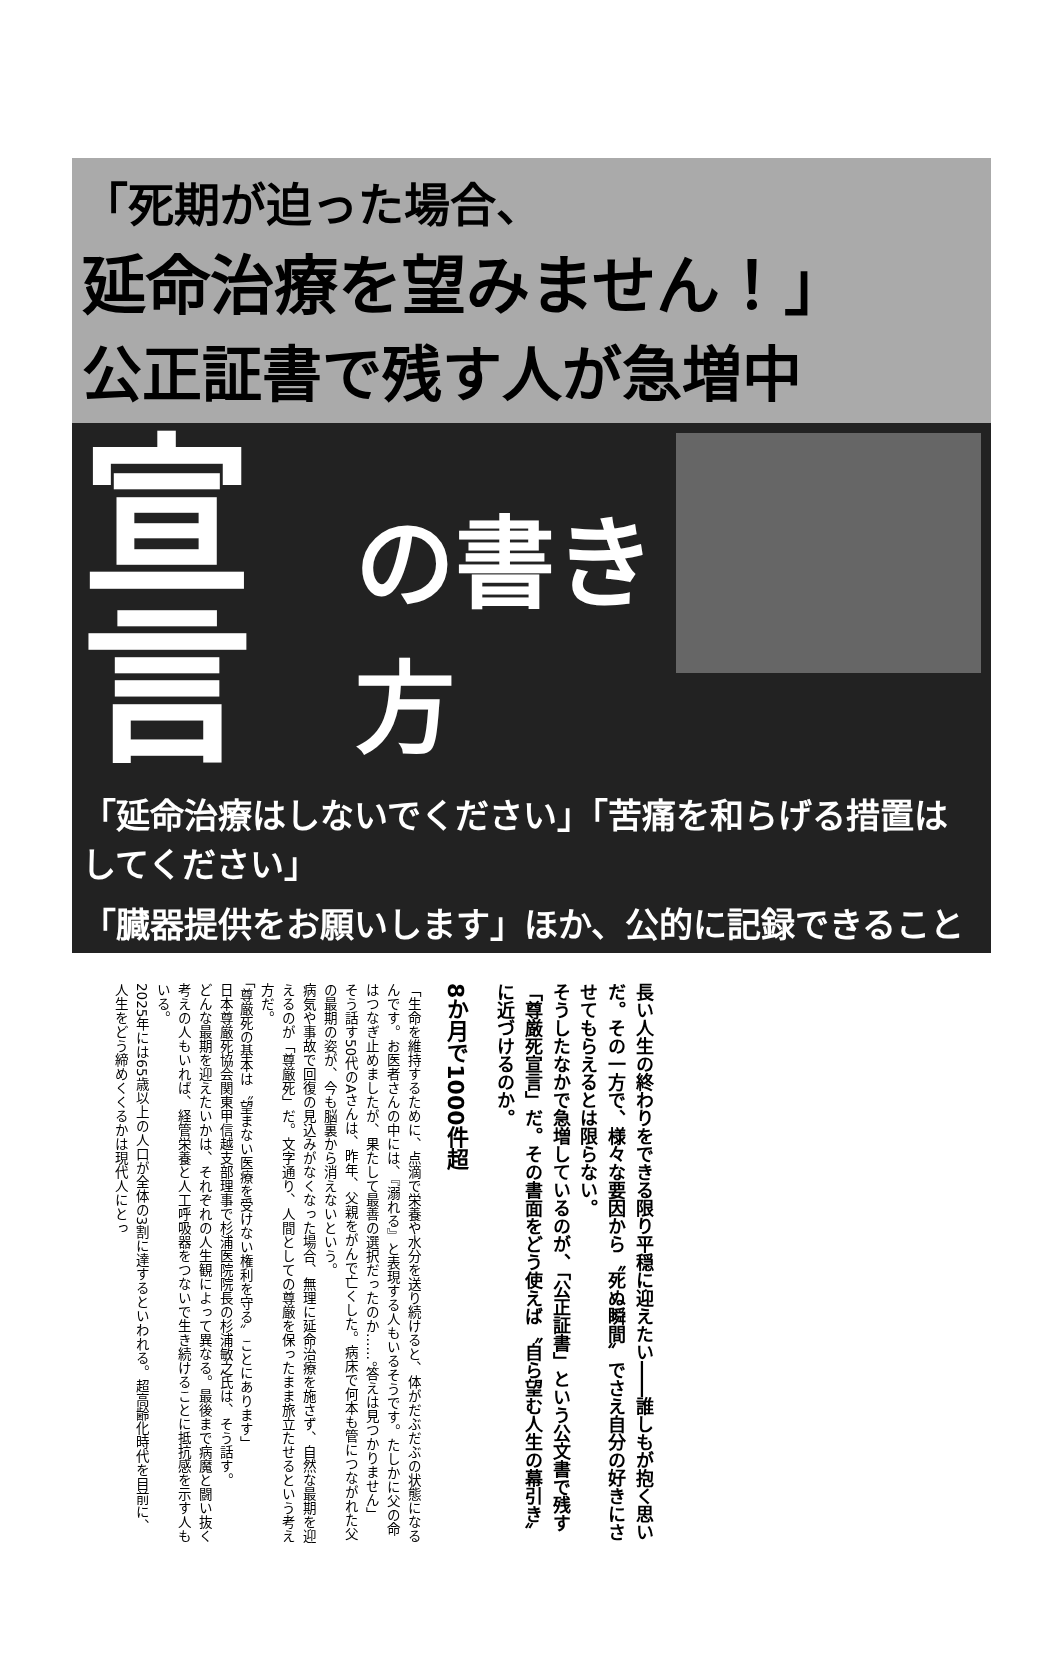「死期が迫った場合、
延命治療を望みません！」
公正証書で残す人が急増中
宣言 の書き方
「延命治療はしないでください」「苦痛を和らげる措置はしてください」
「臓器提供をお願いします」ほか、公的に記録できること
長い人生の終わりをできる限り平穏に迎えたい――誰しもが抱く思いだ。その一方で、様々な要因から〝死ぬ瞬間〟でさえ自分の好きにさせてもらえるとは限らない。
そうしたなかで急増しているのが、「公正証書」という公文書で残す「尊厳死宣言」だ。その書面をどう使えば〝自ら望む人生の幕引き〟に近づけるのか。
8か月で1000件超
「生命を維持するために、点滴で栄養や水分を送り続けると、体がだぶだぶの状態になるんです。お医者さんの中には、『溺れる』と表現する人もいるそうです。たしかに父の命はつなぎ止めましたが、果たして最善の選択だったのか……。答えは見つかりません」
そう話す50代のAさんは、昨年、父親をがんで亡くした。病床で何本も管につながれた父の最期の姿が、今も脳裏から消えないという。
病気や事故で回復の見込みがなくなった場合、無理に延命治療を施さず、自然な最期を迎えるのが「尊厳死」だ。文字通り、人間としての尊厳を保ったまま旅立たせるという考え方だ。
「尊厳死の基本は〝望まない医療を受けない権利を守る〟ことにあります」
日本尊厳死協会関東甲信越支部理事で杉浦医院院長の杉浦敏之氏は、そう話す。
どんな最期を迎えたいかは、それぞれの人生観によって異なる。最後まで病魔と闘い抜く考えの人もいれば、経管栄養と人工呼吸器をつないで生き続けることに抵抗感を示す人もいる。
2025年には65歳以上の人口が全体の3割に達するといわれる。超高齢化時代を目前に、人生をどう締めくくるかは現代人にとっ